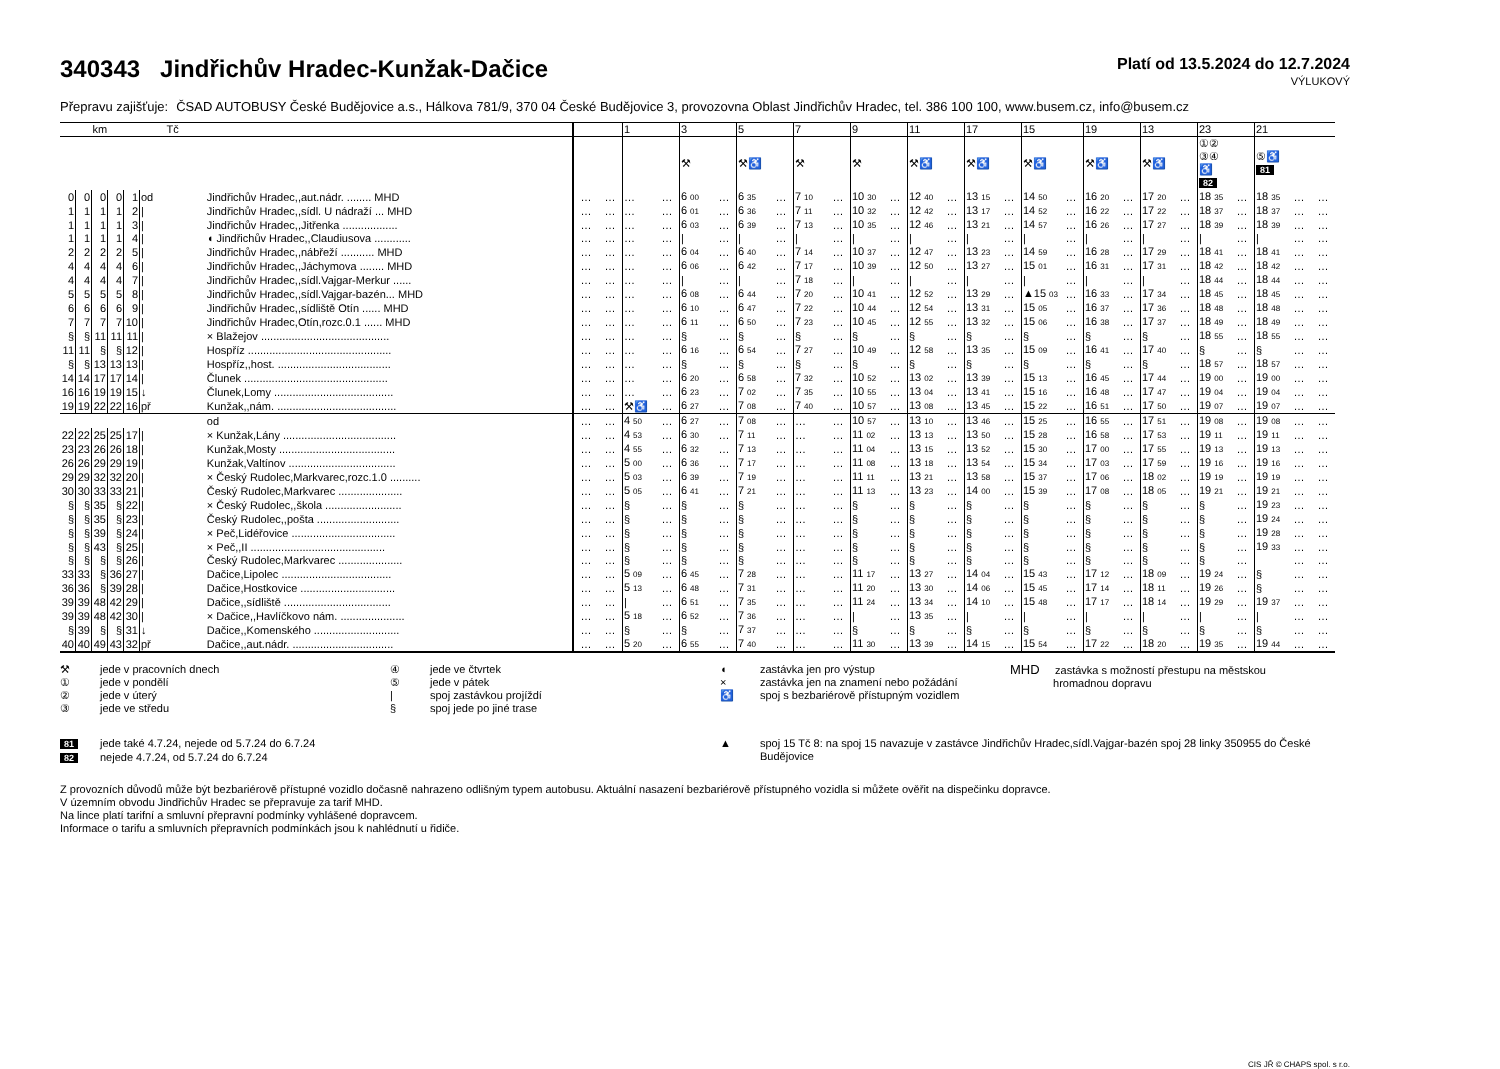340343 Jindřichův Hradec-Kunžak-Dačice
Platí od 13.5.2024 do 12.7.2024
VÝLUKOVÝ
Přepravu zajišťuje: ČSAD AUTOBUSY České Budějovice a.s., Hálkova 781/9, 370 04 České Budějovice 3, provozovna Oblast Jindřichův Hradec, tel. 386 100 100, www.busem.cz, info@busem.cz
| km | | | | | Tč | | | | | 1 | | 3 | | 5 | | 7 | | 9 | | 11 | | 17 | | 15 | | 19 | | 13 | | 23 | | 21 | | |
| --- | --- | --- | --- | --- | --- | --- | --- | --- | --- | --- | --- | --- | --- | --- | --- | --- | --- | --- | --- | --- | --- | --- | --- | --- | --- | --- | --- | --- | --- | --- | --- | --- | --- | --- |
| | | | | | | | | | | | | ⚒ | | ⚒♿ | | ⚒ | | ⚒ | | ⚒♿ | | ⚒♿ | | ⚒♿ | | ⚒♿ | | ⚒♿ | | ①② ③④ ♿ 82 | | ⑤♿ 81 | | |
| 0 | 0 | 0 | 0 | 1 | od | Jindřichův Hradec,,aut.nádr. ........ MHD | | … | … | … | … | 6 00 | … | 6 35 | … | 7 10 | … | 10 30 | … | 12 40 | … | 13 15 | … | 14 50 | … | 16 20 | … | 17 20 | … | 18 35 | … | 18 35 | … | … |
| 1 | 1 | 1 | 1 | 2 | / | Jindřichův Hradec,,sídl. U nádraží ... MHD | | … | … | … | … | 6 01 | … | 6 36 | … | 7 11 | … | 10 32 | … | 12 42 | … | 13 17 | … | 14 52 | … | 16 22 | … | 17 22 | … | 18 37 | … | 18 37 | … | … |
| 1 | 1 | 1 | 1 | 3 | / | Jindřichův Hradec,,Jitřenka .................. | | … | … | … | … | 6 03 | … | 6 39 | … | 7 13 | … | 10 35 | … | 12 46 | … | 13 21 | … | 14 57 | … | 16 26 | … | 17 27 | … | 18 39 | … | 18 39 | … | … |
| 1 | 1 | 1 | 1 | 4 | / | ◖ Jindřichův Hradec,,Claudiusova ............ | | … | … | … | … | / | … | / | … | / | … | / | … | / | … | / | … | / | … | / | … | / | … | / | … | / | … | … |
| 2 | 2 | 2 | 2 | 5 | / | Jindřichův Hradec,,nábřeží ........... MHD | | … | … | … | … | 6 04 | … | 6 40 | … | 7 14 | … | 10 37 | … | 12 47 | … | 13 23 | … | 14 59 | … | 16 28 | … | 17 29 | … | 18 41 | … | 18 41 | … | … |
| 4 | 4 | 4 | 4 | 6 | / | Jindřichův Hradec,,Jáchymova ........ MHD | | … | … | … | … | 6 06 | … | 6 42 | … | 7 17 | … | 10 39 | … | 12 50 | … | 13 27 | … | 15 01 | … | 16 31 | … | 17 31 | … | 18 42 | … | 18 42 | … | … |
| 4 | 4 | 4 | 4 | 7 | / | Jindřichův Hradec,,sídl.Vajgar-Merkur ...... | | … | … | … | … | / | … | / | … | 7 18 | … | / | … | / | … | / | … | / | … | / | … | / | … | 18 44 | … | 18 44 | … | … |
| 5 | 5 | 5 | 5 | 8 | / | Jindřichův Hradec,,sídl.Vajgar-bazén... MHD | | … | … | … | … | 6 08 | … | 6 44 | … | 7 20 | … | 10 41 | … | 12 52 | … | 13 29 | … | ▲15 03 | … | 16 33 | … | 17 34 | … | 18 45 | … | 18 45 | … | … |
| 6 | 6 | 6 | 6 | 9 | / | Jindřichův Hradec,,sídliště Otín ...... MHD | | … | … | … | … | 6 10 | … | 6 47 | … | 7 22 | … | 10 44 | … | 12 54 | … | 13 31 | … | 15 05 | … | 16 37 | … | 17 36 | … | 18 48 | … | 18 48 | … | … |
| 7 | 7 | 7 | 7 | 10 | / | Jindřichův Hradec,Otín,rozc.0.1 ...... MHD | | … | … | … | … | 6 11 | … | 6 50 | … | 7 23 | … | 10 45 | … | 12 55 | … | 13 32 | … | 15 06 | … | 16 38 | … | 17 37 | … | 18 49 | … | 18 49 | … | … |
| § | § | 11 | 11 | 11 | / | × Blažejov .......................................... | | … | … | … | … | § | … | § | … | § | … | § | … | § | … | § | … | § | … | § | … | § | … | 18 55 | … | 18 55 | … | … |
| 11 | 11 | § | § | 12 | / | Hospříz ............................................... | | … | … | … | … | 6 16 | … | 6 54 | … | 7 27 | … | 10 49 | … | 12 58 | … | 13 35 | … | 15 09 | … | 16 41 | … | 17 40 | … | § | … | § | … | … |
| § | § | 13 | 13 | 13 | / | Hospříz,,host. ..................................... | | … | … | … | … | § | … | § | … | § | … | § | … | § | … | § | … | § | … | § | … | § | … | 18 57 | … | 18 57 | … | … |
| 14 | 14 | 17 | 17 | 14 | / | Člunek ............................................... | | … | … | … | … | 6 20 | … | 6 58 | … | 7 32 | … | 10 52 | … | 13 02 | … | 13 39 | … | 15 13 | … | 16 45 | … | 17 44 | … | 19 00 | … | 19 00 | … | … |
| 16 | 16 | 19 | 19 | 15 | ↓ | Člunek,Lomy ....................................... | | … | … | … | … | 6 23 | … | 7 02 | … | 7 35 | … | 10 55 | … | 13 04 | … | 13 41 | … | 15 16 | … | 16 48 | … | 17 47 | … | 19 04 | … | 19 04 | … | … |
| 19 | 19 | 22 | 22 | 16 | př | Kunžak,,nám. ....................................... | | … | … | ⚒♿ | … | 6 27 | … | 7 08 | … | 7 40 | … | 10 57 | … | 13 08 | … | 13 45 | … | 15 22 | … | 16 51 | … | 17 50 | … | 19 07 | … | 19 07 | … | … |
| | | | | | | od | | … | … | 4 50 | … | 6 27 | … | 7 08 | … | … | … | 10 57 | … | 13 10 | … | 13 46 | … | 15 25 | … | 16 55 | … | 17 51 | … | 19 08 | … | 19 08 | … | … |
| 22 | 22 | 25 | 25 | 17 | / | × Kunžak,Lány ..................................... | | … | … | 4 53 | … | 6 30 | … | 7 11 | … | … | … | 11 02 | … | 13 13 | … | 13 50 | … | 15 28 | … | 16 58 | … | 17 53 | … | 19 11 | … | 19 11 | … | … |
| 23 | 23 | 26 | 26 | 18 | / | Kunžak,Mosty ...................................... | | … | … | 4 55 | … | 6 32 | … | 7 13 | … | … | … | 11 04 | … | 13 15 | … | 13 52 | … | 15 30 | … | 17 00 | … | 17 55 | … | 19 13 | … | 19 13 | … | … |
| 26 | 26 | 29 | 29 | 19 | / | Kunžak,Valtínov ................................... | | … | … | 5 00 | … | 6 36 | … | 7 17 | … | … | … | 11 08 | … | 13 18 | … | 13 54 | … | 15 34 | … | 17 03 | … | 17 59 | … | 19 16 | … | 19 16 | … | … |
| 29 | 29 | 32 | 32 | 20 | / | × Český Rudolec,Markvarec,rozc.1.0 .......... | | … | … | 5 03 | … | 6 39 | … | 7 19 | … | … | … | 11 11 | … | 13 21 | … | 13 58 | … | 15 37 | … | 17 06 | … | 18 02 | … | 19 19 | … | 19 19 | … | … |
| 30 | 30 | 33 | 33 | 21 | / | Český Rudolec,Markvarec ..................... | | … | … | 5 05 | … | 6 41 | … | 7 21 | … | … | … | 11 13 | … | 13 23 | … | 14 00 | … | 15 39 | … | 17 08 | … | 18 05 | … | 19 21 | … | 19 21 | … | … |
| § | § | 35 | § | 22 | / | × Český Rudolec,,škola ......................... | | … | … | § | … | § | … | § | … | … | … | § | … | § | … | § | … | § | … | § | … | § | … | § | … | 19 23 | … | … |
| § | § | 35 | § | 23 | / | Český Rudolec,,pošta ........................... | | … | … | § | … | § | … | § | … | … | … | § | … | § | … | § | … | § | … | § | … | § | … | § | … | 19 24 | … | … |
| § | § | 39 | § | 24 | / | × Peč,Lidéřovice .................................. | | … | … | § | … | § | … | § | … | … | … | § | … | § | … | § | … | § | … | § | … | § | … | § | … | 19 28 | … | … |
| § | § | 43 | § | 25 | / | × Peč,,II ............................................ | | … | … | § | … | § | … | § | … | … | … | § | … | § | … | § | … | § | … | § | … | § | … | § | … | 19 33 | … | … |
| § | § | § | § | 26 | / | Český Rudolec,Markvarec ..................... | | … | … | § | … | § | … | § | … | … | … | § | … | § | … | § | … | § | … | § | … | § | … | § | … | | … | … |
| 33 | 33 | § | 36 | 27 | / | Dačice,Lipolec .................................... | | … | … | 5 09 | … | 6 45 | … | 7 28 | … | … | … | 11 17 | … | 13 27 | … | 14 04 | … | 15 43 | … | 17 12 | … | 18 09 | … | 19 24 | … | § | … | … |
| 36 | 36 | § | 39 | 28 | / | Dačice,Hostkovice ............................... | | … | … | 5 13 | … | 6 48 | … | 7 31 | … | … | … | 11 20 | … | 13 30 | … | 14 06 | … | 15 45 | … | 17 14 | … | 18 11 | … | 19 26 | … | § | … | … |
| 39 | 39 | 48 | 42 | 29 | / | Dačice,,sídliště ................................... | | … | … | / | … | 6 51 | … | 7 35 | … | … | … | 11 24 | … | 13 34 | … | 14 10 | … | 15 48 | … | 17 17 | … | 18 14 | … | 19 29 | … | 19 37 | … | … |
| 39 | 39 | 48 | 42 | 30 | / | × Dačice,,Havlíčkovo nám. ..................... | | … | … | 5 18 | … | 6 52 | … | 7 36 | … | … | … | / | … | 13 35 | … | / | … | / | … | / | … | / | … | / | … | / | … | … |
| § | 39 | § | § | 31 | ↓ | Dačice,,Komenského ............................ | | … | … | § | … | § | … | 7 37 | … | … | … | § | … | § | … | § | … | § | … | § | … | § | … | § | … | § | … | … |
| 40 | 40 | 49 | 43 | 32 | př | Dačice,,aut.nádr. ................................. | | … | … | 5 20 | … | 6 55 | … | 7 40 | … | … | … | 11 30 | … | 13 39 | … | 14 15 | … | 15 54 | … | 17 22 | … | 18 20 | … | 19 35 | … | 19 44 | … | … |
⚒ jede v pracovních dnech
① jede v pondělí
② jede v úterý
③ jede ve středu
④ jede ve čtvrtek
⑤ jede v pátek
| spoj zastávkou projíždí
§ spoj jede po jiné trase
◖ zastávka jen pro výstup
× zastávka jen na znamení nebo požádání
♿ spoj s bezbariérově přístupným vozidlem
MHD zastávka s možností přestupu na městskou
hromadnou dopravu
81 jede také 4.7.24, nejede od 5.7.24 do 6.7.24
82 nejede 4.7.24, od 5.7.24 do 6.7.24
▲ spoj 15 Tč 8: na spoj 15 navazuje v zastávce Jindřichův Hradec,sídl.Vajgar-bazén spoj 28 linky 350955 do České Budějovice
Z provozních důvodů může být bezbariérově přístupné vozidlo dočasně nahrazeno odlišným typem autobusu. Aktuální nasazení bezbariérově přístupného vozidla si můžete ověřit na dispečinku dopravce.
V územním obvodu Jindřichův Hradec se přepravuje za tarif MHD.
Na lince platí tarifní a smluvní přepravní podmínky vyhlášené dopravcem.
Informace o tarifu a smluvních přepravních podmínkách jsou k nahlédnutí u řidiče.
CIS JŘ © CHAPS spol. s r.o.